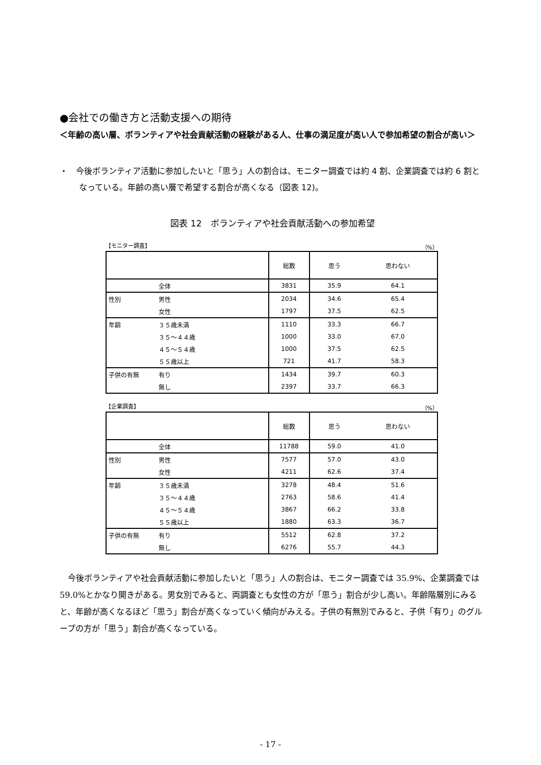●会社での働き方と活動支援への期待
＜年齢の高い層、ボランティアや社会貢献活動の経験がある人、仕事の満足度が高い人で参加希望の割合が高い＞
・　今後ボランティア活動に参加したいと「思う」人の割合は、モニター調査では約 4 割、企業調査では約 6 割となっている。年齢の高い層で希望する割合が高くなる（図表 12)。
図表 12　ボランティアや社会貢献活動への参加希望
【モニター調査】 （%）
| | | 総数 | 思う | 思わない |
| | 全体 | 3831 | 35.9 | 64.1 |
| 性別 | 男性 | 2034 | 34.6 | 65.4 |
| | 女性 | 1797 | 37.5 | 62.5 |
| 年齢 | ３５歳未満 | 1110 | 33.3 | 66.7 |
| | ３５～４４歳 | 1000 | 33.0 | 67.0 |
| | ４５～５４歳 | 1000 | 37.5 | 62.5 |
| | ５５歳以上 | 721 | 41.7 | 58.3 |
| 子供の有無 | 有り | 1434 | 39.7 | 60.3 |
| | 無し | 2397 | 33.7 | 66.3 |
【企業調査】 （%）
| | | 総数 | 思う | 思わない |
| | 全体 | 11788 | 59.0 | 41.0 |
| 性別 | 男性 | 7577 | 57.0 | 43.0 |
| | 女性 | 4211 | 62.6 | 37.4 |
| 年齢 | ３５歳未満 | 3278 | 48.4 | 51.6 |
| | ３５～４４歳 | 2763 | 58.6 | 41.4 |
| | ４５～５４歳 | 3867 | 66.2 | 33.8 |
| | ５５歳以上 | 1880 | 63.3 | 36.7 |
| 子供の有無 | 有り | 5512 | 62.8 | 37.2 |
| | 無し | 6276 | 55.7 | 44.3 |
今後ボランティアや社会貢献活動に参加したいと「思う」人の割合は、モニター調査では 35.9%、企業調査では 59.0%とかなり開きがある。男女別でみると、両調査とも女性の方が「思う」割合が少し高い。年齢階層別にみると、年齢が高くなるほど「思う」割合が高くなっていく傾向がみえる。子供の有無別でみると、子供「有り」のグループの方が「思う」割合が高くなっている。
- 17 -